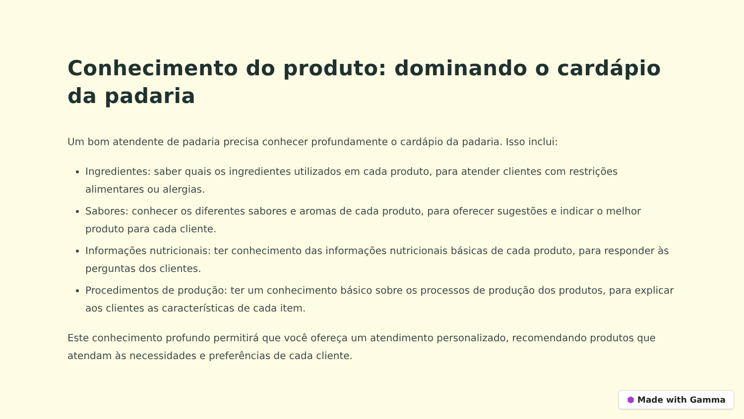Conhecimento do produto: dominando o cardápio da padaria
Um bom atendente de padaria precisa conhecer profundamente o cardápio da padaria. Isso inclui:
Ingredientes: saber quais os ingredientes utilizados em cada produto, para atender clientes com restrições alimentares ou alergias.
Sabores: conhecer os diferentes sabores e aromas de cada produto, para oferecer sugestões e indicar o melhor produto para cada cliente.
Informações nutricionais: ter conhecimento das informações nutricionais básicas de cada produto, para responder às perguntas dos clientes.
Procedimentos de produção: ter um conhecimento básico sobre os processos de produção dos produtos, para explicar aos clientes as características de cada item.
Este conhecimento profundo permitirá que você ofereça um atendimento personalizado, recomendando produtos que atendam às necessidades e preferências de cada cliente.
⬢ Made with Gamma